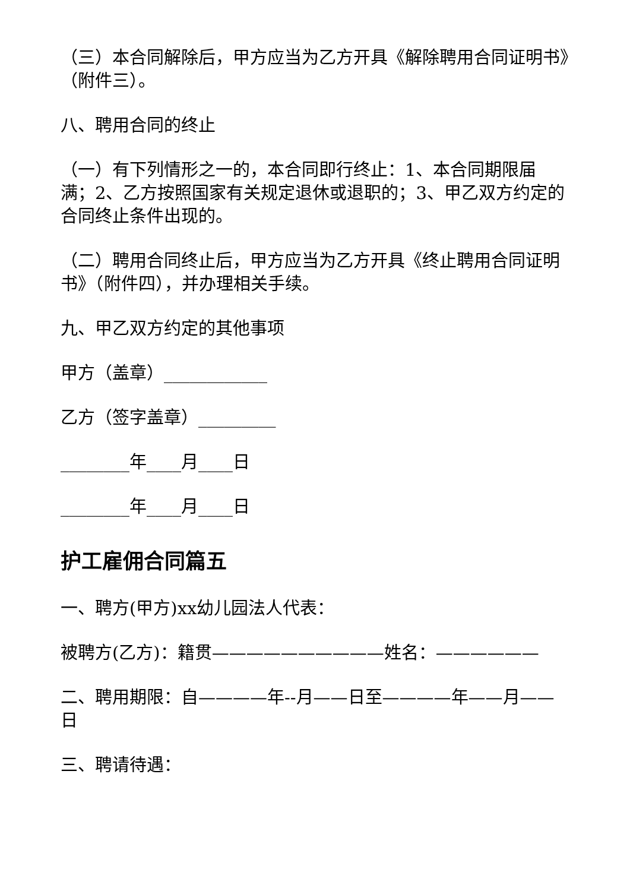（三）本合同解除后，甲方应当为乙方开具《解除聘用合同证明书》（附件三）。
八、聘用合同的终止
（一）有下列情形之一的，本合同即行终止：1、本合同期限届满；2、乙方按照国家有关规定退休或退职的；3、甲乙双方约定的合同终止条件出现的。
（二）聘用合同终止后，甲方应当为乙方开具《终止聘用合同证明书》（附件四），并办理相关手续。
九、甲乙双方约定的其他事项
甲方（盖章）____________
乙方（签字盖章）_________
________年____月____日
________年____月____日
护工雇佣合同篇五
一、聘方(甲方)xx幼儿园法人代表：
被聘方(乙方)：籍贯——————————姓名：——————
二、聘用期限：自————年--月——日至————年——月——日
三、聘请待遇：